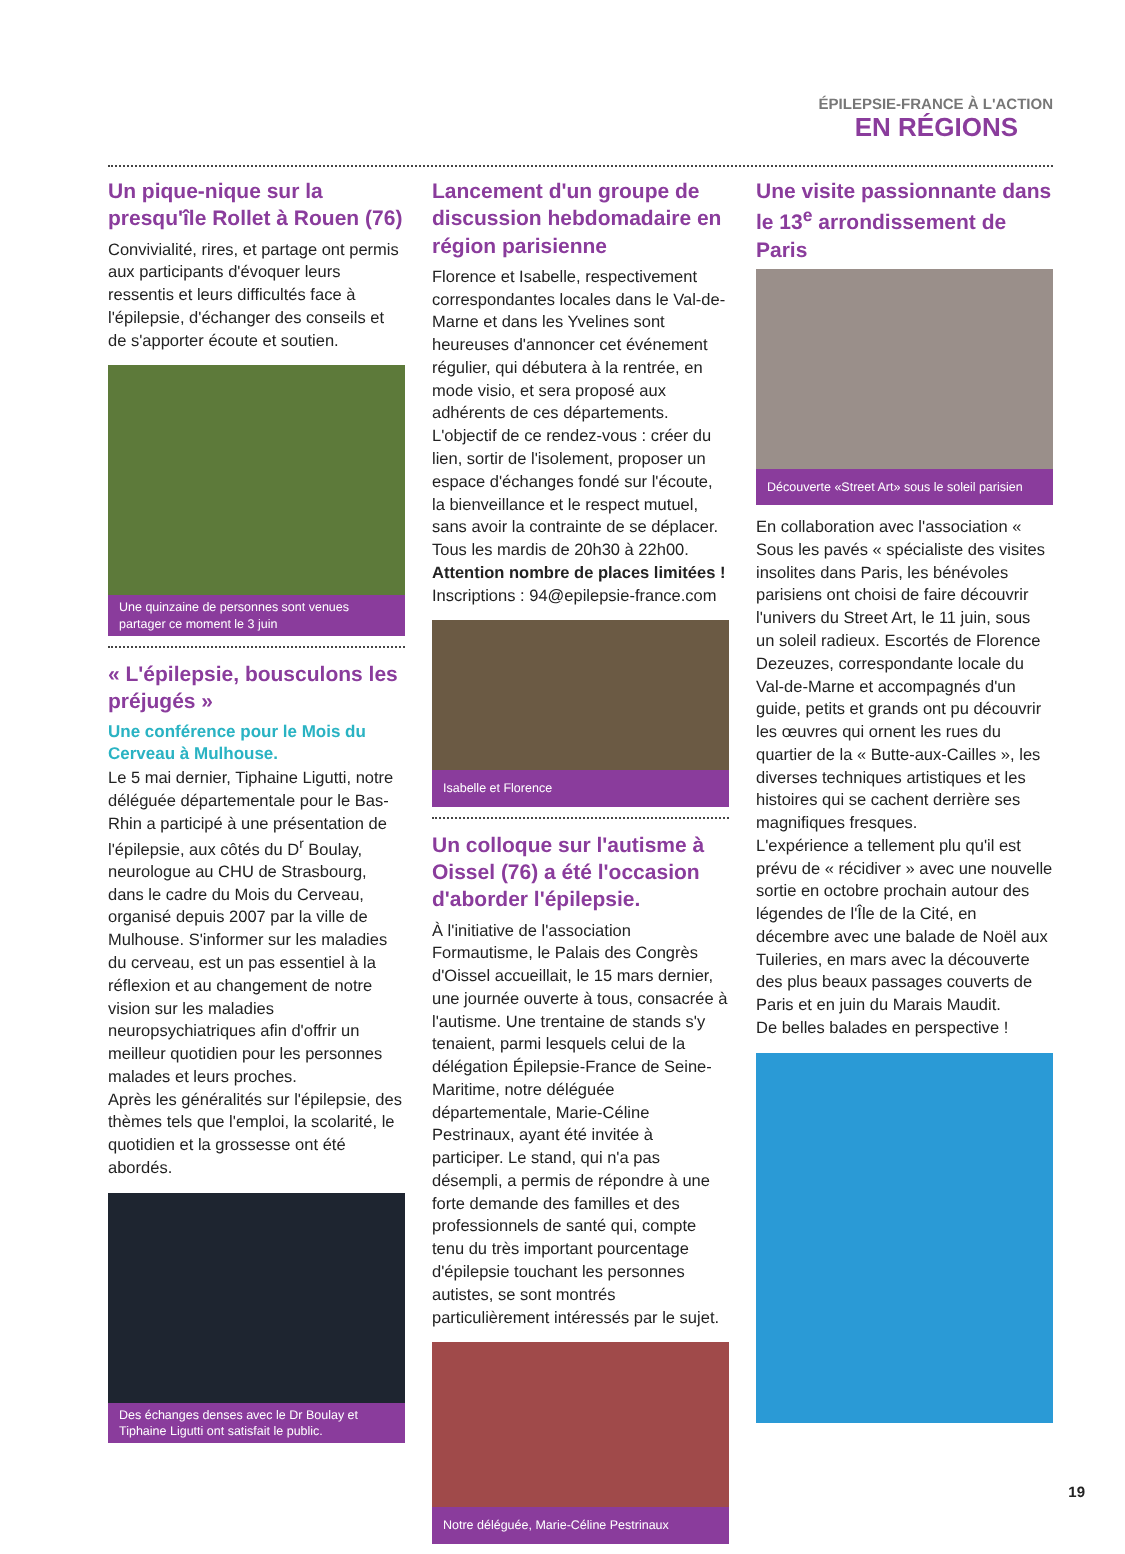ÉPILEPSIE-FRANCE À L'ACTION
EN RÉGIONS
Un pique-nique sur la presqu'île Rollet à Rouen (76)
Convivialité, rires, et partage ont permis aux participants d'évoquer leurs ressentis et leurs difficultés face à l'épilepsie, d'échanger des conseils et de s'apporter écoute et soutien.
Une quinzaine de personnes sont venues partager ce moment le 3 juin
« L'épilepsie, bousculons les préjugés »
Une conférence pour le Mois du Cerveau à Mulhouse.
Le 5 mai dernier, Tiphaine Ligutti, notre déléguée départementale pour le Bas-Rhin a participé à une présentation de l'épilepsie, aux côtés du D<sup>r</sup> Boulay, neurologue au CHU de Strasbourg, dans le cadre du Mois du Cerveau, organisé depuis 2007 par la ville de Mulhouse. S'informer sur les maladies du cerveau, est un pas essentiel à la réflexion et au changement de notre vision sur les maladies neuropsychiatriques afin d'offrir un meilleur quotidien pour les personnes malades et leurs proches.
Après les généralités sur l'épilepsie, des thèmes tels que l'emploi, la scolarité, le quotidien et la grossesse ont été abordés.
Des échanges denses avec le Dr Boulay et Tiphaine Ligutti ont satisfait le public.
Lancement d'un groupe de discussion hebdomadaire en région parisienne
Florence et Isabelle, respectivement correspondantes locales dans le Val-de-Marne et dans les Yvelines sont heureuses d'annoncer cet événement régulier, qui débutera à la rentrée, en mode visio, et sera proposé aux adhérents de ces départements.
L'objectif de ce rendez-vous : créer du lien, sortir de l'isolement, proposer un espace d'échanges fondé sur l'écoute, la bienveillance et le respect mutuel, sans avoir la contrainte de se déplacer.
Tous les mardis de 20h30 à 22h00.
Attention nombre de places limitées !
Inscriptions : 94@epilepsie-france.com
Isabelle et Florence
Un colloque sur l'autisme à Oissel (76) a été l'occasion d'aborder l'épilepsie.
À l'initiative de l'association Formautisme, le Palais des Congrès d'Oissel accueillait, le 15 mars dernier, une journée ouverte à tous, consacrée à l'autisme. Une trentaine de stands s'y tenaient, parmi lesquels celui de la délégation Épilepsie-France de Seine-Maritime, notre déléguée départementale, Marie-Céline Pestrinaux, ayant été invitée à participer. Le stand, qui n'a pas désempli, a permis de répondre à une forte demande des familles et des professionnels de santé qui, compte tenu du très important pourcentage d'épilepsie touchant les personnes autistes, se sont montrés particulièrement intéressés par le sujet.
Notre déléguée, Marie-Céline Pestrinaux
Une visite passionnante dans le 13<sup>e</sup> arrondissement de Paris
Découverte «Street Art» sous le soleil parisien
En collaboration avec l'association « Sous les pavés « spécialiste des visites insolites dans Paris, les bénévoles parisiens ont choisi de faire découvrir l'univers du Street Art, le 11 juin, sous un soleil radieux. Escortés de Florence Dezeuzes, correspondante locale du Val-de-Marne et accompagnés d'un guide, petits et grands ont pu découvrir les œuvres qui ornent les rues du quartier de la « Butte-aux-Cailles », les diverses techniques artistiques et les histoires qui se cachent derrière ses magnifiques fresques.
L'expérience a tellement plu qu'il est prévu de « récidiver » avec une nouvelle sortie en octobre prochain autour des légendes de l'Île de la Cité, en décembre avec une balade de Noël aux Tuileries, en mars avec la découverte des plus beaux passages couverts de Paris et en juin du Marais Maudit.
De belles balades en perspective !
19